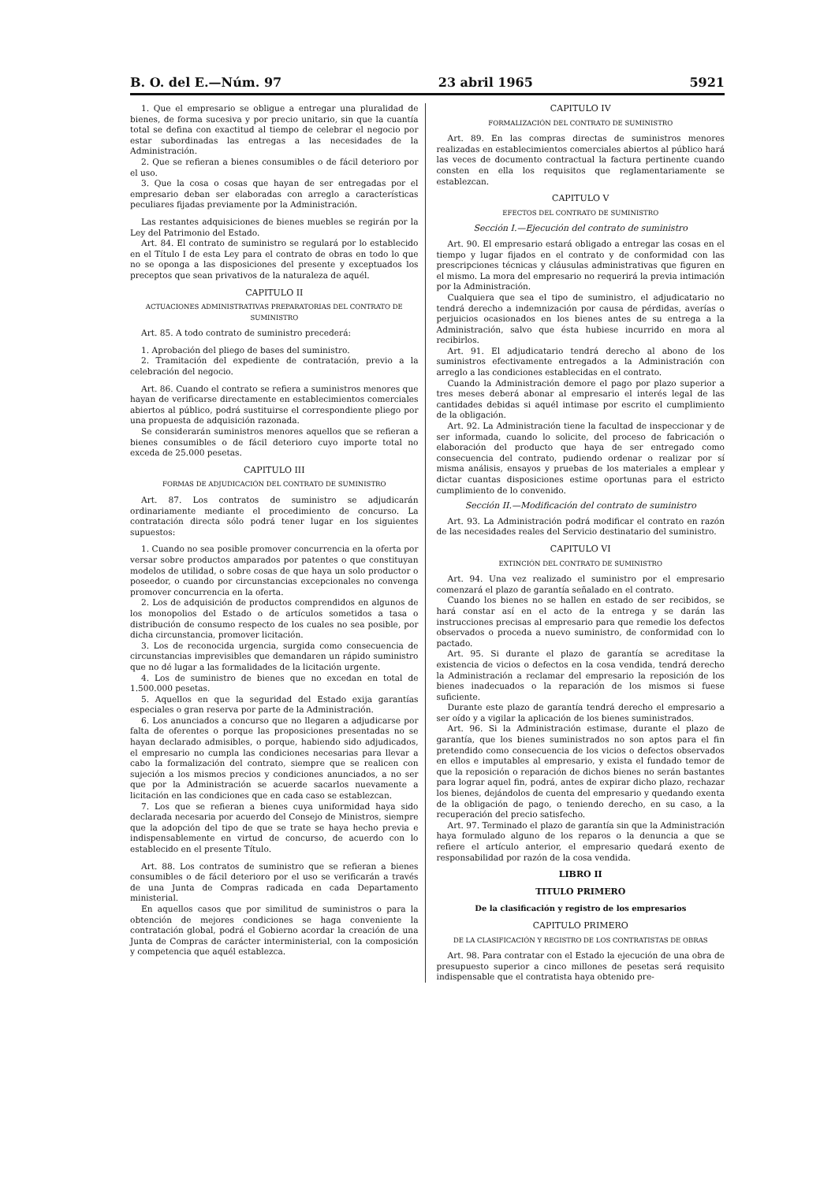B. O. del E.—Núm. 97 23 abril 1965 5921
1. Que el empresario se obligue a entregar una pluralidad de bienes, de forma sucesiva y por precio unitario, sin que la cuantía total se defina con exactitud al tiempo de celebrar el negocio por estar subordinadas las entregas a las necesidades de la Administración.
2. Que se refieran a bienes consumibles o de fácil deterioro por el uso.
3. Que la cosa o cosas que hayan de ser entregadas por el empresario deban ser elaboradas con arreglo a características peculiares fijadas previamente por la Administración.
Las restantes adquisiciones de bienes muebles se regirán por la Ley del Patrimonio del Estado.
Art. 84. El contrato de suministro se regulará por lo establecido en el Título I de esta Ley para el contrato de obras en todo lo que no se oponga a las disposiciones del presente y exceptuados los preceptos que sean privativos de la naturaleza de aquél.
CAPITULO II
ACTUACIONES ADMINISTRATIVAS PREPARATORIAS DEL CONTRATO DE SUMINISTRO
Art. 85. A todo contrato de suministro precederá:
1. Aprobación del pliego de bases del suministro.
2. Tramitación del expediente de contratación, previo a la celebración del negocio.
Art. 86. Cuando el contrato se refiera a suministros menores que hayan de verificarse directamente en establecimientos comerciales abiertos al público, podrá sustituirse el correspondiente pliego por una propuesta de adquisición razonada.
Se considerarán suministros menores aquellos que se refieran a bienes consumibles o de fácil deterioro cuyo importe total no exceda de 25.000 pesetas.
CAPITULO III
FORMAS DE ADJUDICACIÓN DEL CONTRATO DE SUMINISTRO
Art. 87. Los contratos de suministro se adjudicarán ordinariamente mediante el procedimiento de concurso. La contratación directa sólo podrá tener lugar en los siguientes supuestos:
1. Cuando no sea posible promover concurrencia en la oferta por versar sobre productos amparados por patentes o que constituyan modelos de utilidad, o sobre cosas de que haya un solo productor o poseedor, o cuando por circunstancias excepcionales no convenga promover concurrencia en la oferta.
2. Los de adquisición de productos comprendidos en algunos de los monopolios del Estado o de artículos sometidos a tasa o distribución de consumo respecto de los cuales no sea posible, por dicha circunstancia, promover licitación.
3. Los de reconocida urgencia, surgida como consecuencia de circunstancias imprevisibles que demandaren un rápido suministro que no dé lugar a las formalidades de la licitación urgente.
4. Los de suministro de bienes que no excedan en total de 1.500.000 pesetas.
5. Aquellos en que la seguridad del Estado exija garantías especiales o gran reserva por parte de la Administración.
6. Los anunciados a concurso que no llegaren a adjudicarse por falta de oferentes o porque las proposiciones presentadas no se hayan declarado admisibles, o porque, habiendo sido adjudicados, el empresario no cumpla las condiciones necesarias para llevar a cabo la formalización del contrato, siempre que se realicen con sujeción a los mismos precios y condiciones anunciados, a no ser que por la Administración se acuerde sacarlos nuevamente a licitación en las condiciones que en cada caso se establezcan.
7. Los que se refieran a bienes cuya uniformidad haya sido declarada necesaria por acuerdo del Consejo de Ministros, siempre que la adopción del tipo de que se trate se haya hecho previa e indispensablemente en virtud de concurso, de acuerdo con lo establecido en el presente Título.
Art. 88. Los contratos de suministro que se refieran a bienes consumibles o de fácil deterioro por el uso se verificarán a través de una Junta de Compras radicada en cada Departamento ministerial.
En aquellos casos que por similitud de suministros o para la obtención de mejores condiciones se haga conveniente la contratación global, podrá el Gobierno acordar la creación de una Junta de Compras de carácter interministerial, con la composición y competencia que aquél establezca.
CAPITULO IV
FORMALIZACIÓN DEL CONTRATO DE SUMINISTRO
Art. 89. En las compras directas de suministros menores realizadas en establecimientos comerciales abiertos al público hará las veces de documento contractual la factura pertinente cuando consten en ella los requisitos que reglamentariamente se establezcan.
CAPITULO V
EFECTOS DEL CONTRATO DE SUMINISTRO
Sección I.—Ejecución del contrato de suministro
Art. 90. El empresario estará obligado a entregar las cosas en el tiempo y lugar fijados en el contrato y de conformidad con las prescripciones técnicas y cláusulas administrativas que figuren en el mismo. La mora del empresario no requerirá la previa intimación por la Administración.
Cualquiera que sea el tipo de suministro, el adjudicatario no tendrá derecho a indemnización por causa de pérdidas, averías o perjuicios ocasionados en los bienes antes de su entrega a la Administración, salvo que ésta hubiese incurrido en mora al recibirlos.
Art. 91. El adjudicatario tendrá derecho al abono de los suministros efectivamente entregados a la Administración con arreglo a las condiciones establecidas en el contrato.
Cuando la Administración demore el pago por plazo superior a tres meses deberá abonar al empresario el interés legal de las cantidades debidas si aquél intimase por escrito el cumplimiento de la obligación.
Art. 92. La Administración tiene la facultad de inspeccionar y de ser informada, cuando lo solicite, del proceso de fabricación o elaboración del producto que haya de ser entregado como consecuencia del contrato, pudiendo ordenar o realizar por sí misma análisis, ensayos y pruebas de los materiales a emplear y dictar cuantas disposiciones estime oportunas para el estricto cumplimiento de lo convenido.
Sección II.—Modificación del contrato de suministro
Art. 93. La Administración podrá modificar el contrato en razón de las necesidades reales del Servicio destinatario del suministro.
CAPITULO VI
EXTINCIÓN DEL CONTRATO DE SUMINISTRO
Art. 94. Una vez realizado el suministro por el empresario comenzará el plazo de garantía señalado en el contrato.
Cuando los bienes no se hallen en estado de ser recibidos, se hará constar así en el acto de la entrega y se darán las instrucciones precisas al empresario para que remedie los defectos observados o proceda a nuevo suministro, de conformidad con lo pactado.
Art. 95. Si durante el plazo de garantía se acreditase la existencia de vicios o defectos en la cosa vendida, tendrá derecho la Administración a reclamar del empresario la reposición de los bienes inadecuados o la reparación de los mismos si fuese suficiente.
Durante este plazo de garantía tendrá derecho el empresario a ser oído y a vigilar la aplicación de los bienes suministrados.
Art. 96. Si la Administración estimase, durante el plazo de garantía, que los bienes suministrados no son aptos para el fin pretendido como consecuencia de los vicios o defectos observados en ellos e imputables al empresario, y exista el fundado temor de que la reposición o reparación de dichos bienes no serán bastantes para lograr aquel fin, podrá, antes de expirar dicho plazo, rechazar los bienes, dejándolos de cuenta del empresario y quedando exenta de la obligación de pago, o teniendo derecho, en su caso, a la recuperación del precio satisfecho.
Art. 97. Terminado el plazo de garantía sin que la Administración haya formulado alguno de los reparos o la denuncia a que se refiere el artículo anterior, el empresario quedará exento de responsabilidad por razón de la cosa vendida.
LIBRO II
TITULO PRIMERO
De la clasificación y registro de los empresarios
CAPITULO PRIMERO
DE LA CLASIFICACIÓN Y REGISTRO DE LOS CONTRATISTAS DE OBRAS
Art. 98. Para contratar con el Estado la ejecución de una obra de presupuesto superior a cinco millones de pesetas será requisito indispensable que el contratista haya obtenido pre-